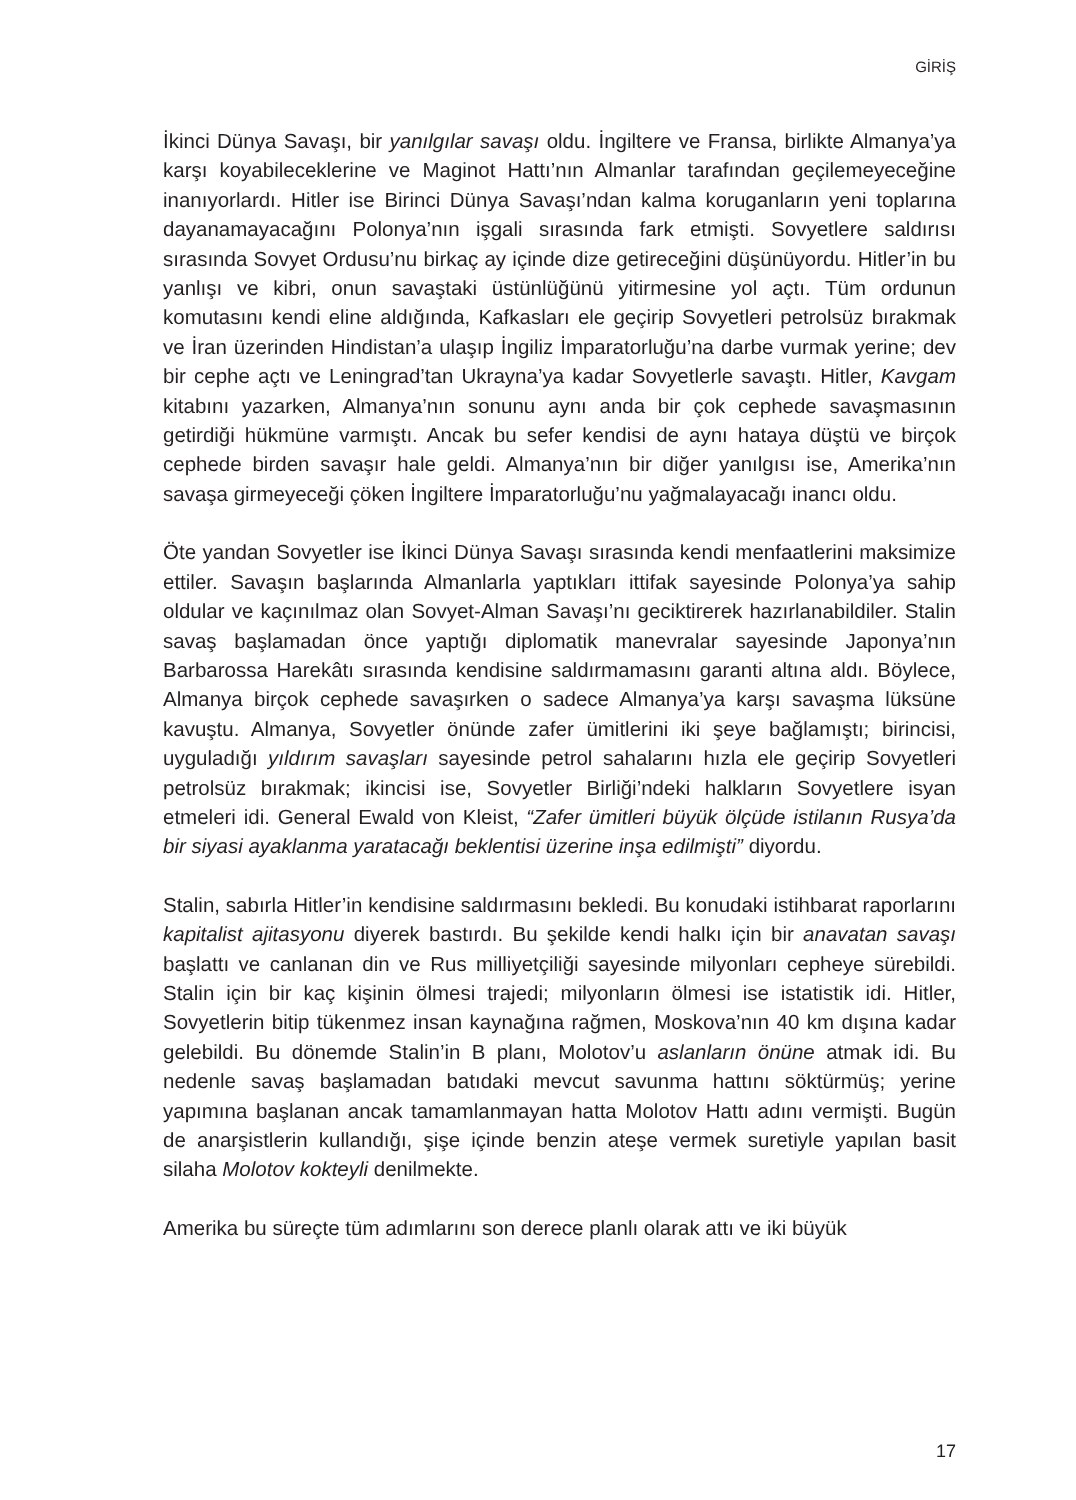GİRİŞ
İkinci Dünya Savaşı, bir yanılgılar savaşı oldu. İngiltere ve Fransa, birlikte Almanya’ya karşı koyabileceklerine ve Maginot Hattı’nın Almanlar tarafından geçilemeyeceğine inanıyorlardı. Hitler ise Birinci Dünya Savaşı’ndan kalma koruganların yeni toplarına dayanamayacağını Polonya’nın işgali sırasında fark etmişti. Sovyetlere saldırısı sırasında Sovyet Ordusu’nu birkaç ay içinde dize getireceğini düşünüyordu. Hitler’in bu yanlışı ve kibri, onun savaştaki üstünlüğünü yitirmesine yol açtı. Tüm ordunun komutasını kendi eline aldığında, Kafkasları ele geçirip Sovyetleri petrolsüz bırakmak ve İran üzerinden Hindistan’a ulaşıp İngiliz İmparatorluğu’na darbe vurmak yerine; dev bir cephe açtı ve Leningrad’tan Ukrayna’ya kadar Sovyetlerle savaştı. Hitler, Kavgam kitabını yazarken, Almanya’nın sonunu aynı anda bir çok cephede savaşmasının getirdiği hükmüne varmıştı. Ancak bu sefer kendisi de aynı hataya düştü ve birçok cephede birden savaşır hale geldi. Almanya’nın bir diğer yanılgısı ise, Amerika’nın savaşa girmeyeceği çöken İngiltere İmparatorluğu’nu yağmalayacağı inancı oldu.
Öte yandan Sovyetler ise İkinci Dünya Savaşı sırasında kendi menfaatlerini maksimize ettiler. Savaşın başlarında Almanlarla yaptıkları ittifak sayesinde Polonya’ya sahip oldular ve kaçınılmaz olan Sovyet-Alman Savaşı’nı geciktirerek hazırlanabildiler. Stalin savaş başlamadan önce yaptığı diplomatik manevralar sayesinde Japonya’nın Barbarossa Harekâtı sırasında kendisine saldırmamasını garanti altına aldı. Böylece, Almanya birçok cephede savaşırken o sadece Almanya’ya karşı savaşma lüksüne kavuştu. Almanya, Sovyetler önünde zafer ümitlerini iki şeye bağlamıştı; birincisi, uyguladığı yıldırım savaşları sayesinde petrol sahalarını hızla ele geçirip Sovyetleri petrolsüz bırakmak; ikincisi ise, Sovyetler Birliği’ndeki halkların Sovyetlere isyan etmeleri idi. General Ewald von Kleist, “Zafer ümitleri büyük ölçüde istilanın Rusya’da bir siyasi ayaklanma yaratacağı beklentisi üzerine inşa edilmişti” diyordu.
Stalin, sabırla Hitler’in kendisine saldırmasını bekledi. Bu konudaki istihbarat raporlarını kapitalist ajitasyonu diyerek bastırdı. Bu şekilde kendi halkı için bir anavatan savaşı başlattı ve canlanan din ve Rus milliyetçiliği sayesinde milyonları cepheye sürebildi. Stalin için bir kaç kişinin ölmesi trajedi; milyonların ölmesi ise istatistik idi. Hitler, Sovyetlerin bitip tükenmez insan kaynağına rağmen, Moskova’nın 40 km dışına kadar gelebildi. Bu dönemde Stalin’in B planı, Molotov’u aslanların önüne atmak idi. Bu nedenle savaş başlamadan batıdaki mevcut savunma hattını söktürmüş; yerine yapımına başlanan ancak tamamlanmayan hatta Molotov Hattı adını vermişti. Bugün de anarşistlerin kullandığı, şişe içinde benzin ateşe vermek suretiyle yapılan basit silaha Molotov kokteyli denilmekte.
Amerika bu süreçte tüm adımlarını son derece planlı olarak attı ve iki büyük
17